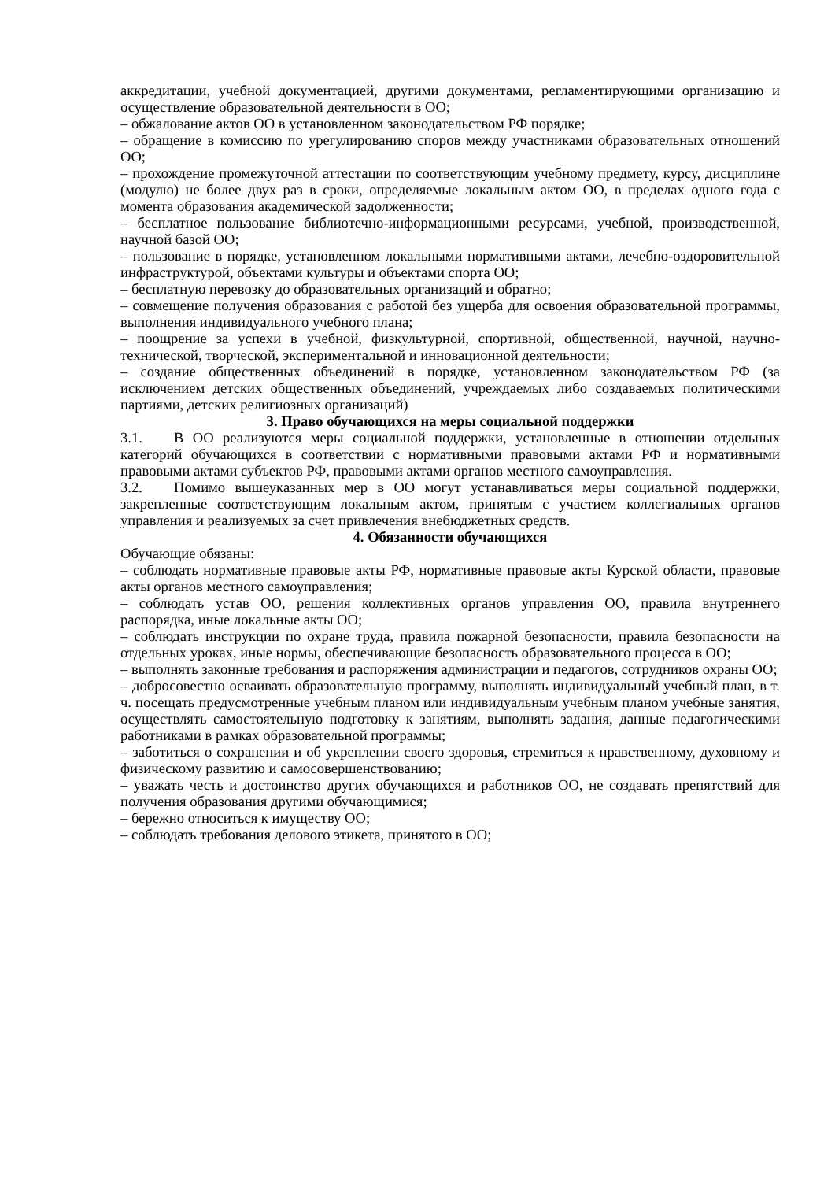аккредитации, учебной документацией, другими документами, регламентирующими организацию и осуществление образовательной деятельности в ОО;
– обжалование актов ОО в установленном законодательством РФ порядке;
– обращение в комиссию по урегулированию споров между участниками образовательных отношений ОО;
– прохождение промежуточной аттестации по соответствующим учебному предмету, курсу, дисциплине (модулю) не более двух раз в сроки, определяемые локальным актом ОО, в пределах одного года с момента образования академической задолженности;
– бесплатное пользование библиотечно-информационными ресурсами, учебной, производственной, научной базой ОО;
– пользование в порядке, установленном локальными нормативными актами, лечебно-оздоровительной инфраструктурой, объектами культуры и объектами спорта ОО;
– бесплатную перевозку до образовательных организаций и обратно;
– совмещение получения образования с работой без ущерба для освоения образовательной программы, выполнения индивидуального учебного плана;
– поощрение за успехи в учебной, физкультурной, спортивной, общественной, научной, научно-технической, творческой, экспериментальной и инновационной деятельности;
– создание общественных объединений в порядке, установленном законодательством РФ (за исключением детских общественных объединений, учреждаемых либо создаваемых политическими партиями, детских религиозных организаций)
3. Право обучающихся на меры социальной поддержки
3.1. В ОО реализуются меры социальной поддержки, установленные в отношении отдельных категорий обучающихся в соответствии с нормативными правовыми актами РФ и нормативными правовыми актами субъектов РФ, правовыми актами органов местного самоуправления.
3.2. Помимо вышеуказанных мер в ОО могут устанавливаться меры социальной поддержки, закрепленные соответствующим локальным актом, принятым с участием коллегиальных органов управления и реализуемых за счет привлечения внебюджетных средств.
4. Обязанности обучающихся
Обучающие обязаны:
– соблюдать нормативные правовые акты РФ, нормативные правовые акты Курской области, правовые акты органов местного самоуправления;
– соблюдать устав ОО, решения коллективных органов управления ОО, правила внутреннего распорядка, иные локальные акты ОО;
– соблюдать инструкции по охране труда, правила пожарной безопасности, правила безопасности на отдельных уроках, иные нормы, обеспечивающие безопасность образовательного процесса в ОО;
– выполнять законные требования и распоряжения администрации и педагогов, сотрудников охраны ОО;
– добросовестно осваивать образовательную программу, выполнять индивидуальный учебный план, в т. ч. посещать предусмотренные учебным планом или индивидуальным учебным планом учебные занятия, осуществлять самостоятельную подготовку к занятиям, выполнять задания, данные педагогическими работниками в рамках образовательной программы;
– заботиться о сохранении и об укреплении своего здоровья, стремиться к нравственному, духовному и физическому развитию и самосовершенствованию;
– уважать честь и достоинство других обучающихся и работников ОО, не создавать препятствий для получения образования другими обучающимися;
– бережно относиться к имуществу ОО;
– соблюдать требования делового этикета, принятого в ОО;